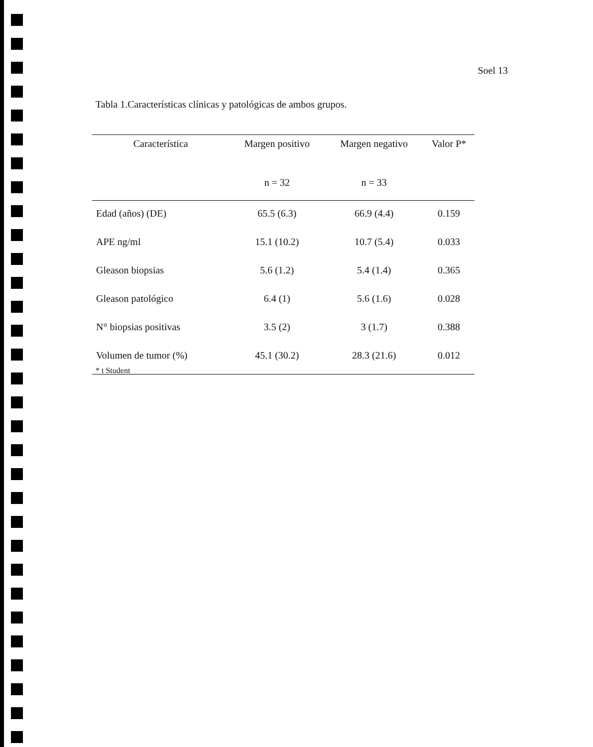Soel 13
Tabla 1.Características clínicas y patológicas de ambos grupos.
| Característica | Margen positivo | Margen negativo | Valor P* |
| --- | --- | --- | --- |
| | n = 32 | n = 33 | |
| Edad (años) (DE) | 65.5 (6.3) | 66.9 (4.4) | 0.159 |
| APE ng/ml | 15.1 (10.2) | 10.7 (5.4) | 0.033 |
| Gleason biopsias | 5.6 (1.2) | 5.4 (1.4) | 0.365 |
| Gleason patológico | 6.4 (1) | 5.6 (1.6) | 0.028 |
| N° biopsias positivas | 3.5 (2) | 3 (1.7) | 0.388 |
| Volumen de tumor (%) | 45.1 (30.2) | 28.3 (21.6) | 0.012 |
* t Student